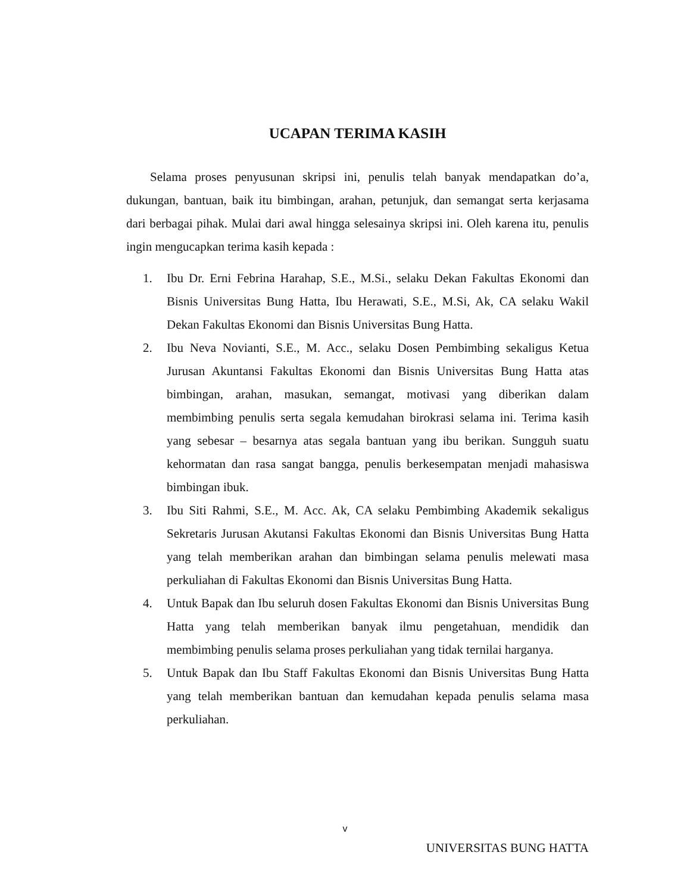UCAPAN TERIMA KASIH
Selama proses penyusunan skripsi ini, penulis telah banyak mendapatkan do’a, dukungan, bantuan, baik itu bimbingan, arahan, petunjuk, dan semangat serta kerjasama dari berbagai pihak. Mulai dari awal hingga selesainya skripsi ini. Oleh karena itu, penulis ingin mengucapkan terima kasih kepada :
1. Ibu Dr. Erni Febrina Harahap, S.E., M.Si., selaku Dekan Fakultas Ekonomi dan Bisnis Universitas Bung Hatta, Ibu Herawati, S.E., M.Si, Ak, CA selaku Wakil Dekan Fakultas Ekonomi dan Bisnis Universitas Bung Hatta.
2. Ibu Neva Novianti, S.E., M. Acc., selaku Dosen Pembimbing sekaligus Ketua Jurusan Akuntansi Fakultas Ekonomi dan Bisnis Universitas Bung Hatta atas bimbingan, arahan, masukan, semangat, motivasi yang diberikan dalam membimbing penulis serta segala kemudahan birokrasi selama ini. Terima kasih yang sebesar – besarnya atas segala bantuan yang ibu berikan. Sungguh suatu kehormatan dan rasa sangat bangga, penulis berkesempatan menjadi mahasiswa bimbingan ibuk.
3. Ibu Siti Rahmi, S.E., M. Acc. Ak, CA selaku Pembimbing Akademik sekaligus Sekretaris Jurusan Akutansi Fakultas Ekonomi dan Bisnis Universitas Bung Hatta yang telah memberikan arahan dan bimbingan selama penulis melewati masa perkuliahan di Fakultas Ekonomi dan Bisnis Universitas Bung Hatta.
4. Untuk Bapak dan Ibu seluruh dosen Fakultas Ekonomi dan Bisnis Universitas Bung Hatta yang telah memberikan banyak ilmu pengetahuan, mendidik dan membimbing penulis selama proses perkuliahan yang tidak ternilai harganya.
5. Untuk Bapak dan Ibu Staff Fakultas Ekonomi dan Bisnis Universitas Bung Hatta yang telah memberikan bantuan dan kemudahan kepada penulis selama masa perkuliahan.
v
UNIVERSITAS BUNG HATTA